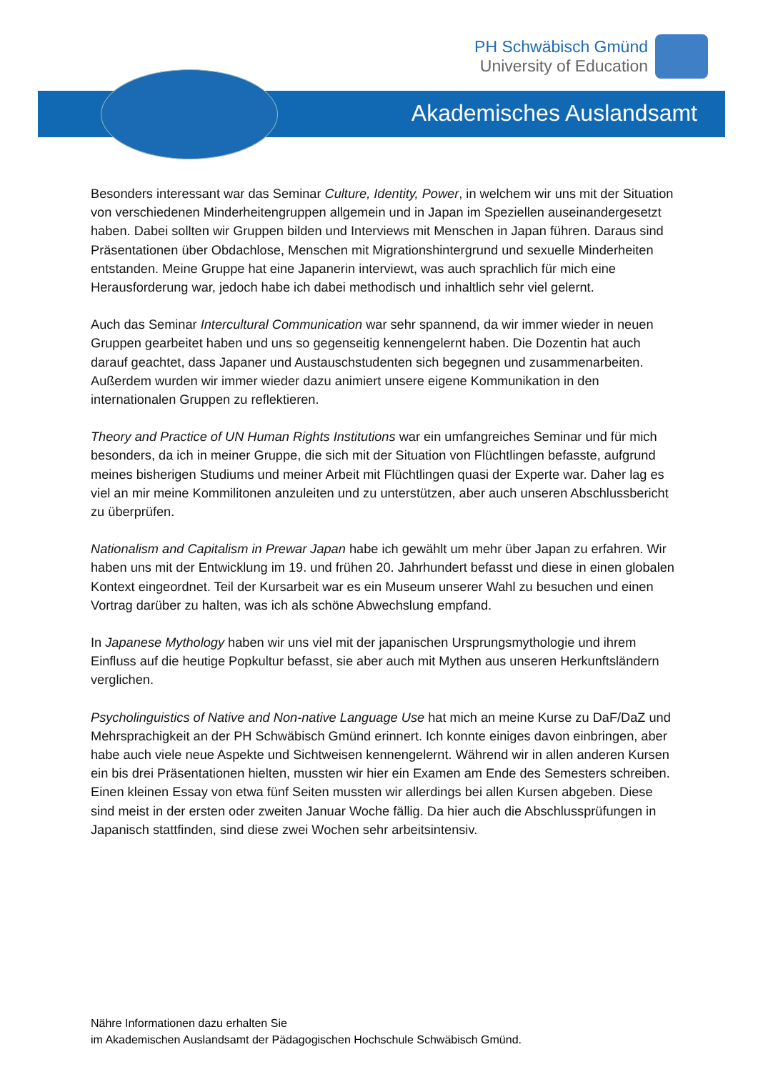PH Schwäbisch Gmünd
University of Education
Akademisches Auslandsamt
Besonders interessant war das Seminar Culture, Identity, Power, in welchem wir uns mit der Situation von verschiedenen Minderheitengruppen allgemein und in Japan im Speziellen auseinandergesetzt haben. Dabei sollten wir Gruppen bilden und Interviews mit Menschen in Japan führen. Daraus sind Präsentationen über Obdachlose, Menschen mit Migrationshintergrund und sexuelle Minderheiten entstanden. Meine Gruppe hat eine Japanerin interviewt, was auch sprachlich für mich eine Herausforderung war, jedoch habe ich dabei methodisch und inhaltlich sehr viel gelernt.
Auch das Seminar Intercultural Communication war sehr spannend, da wir immer wieder in neuen Gruppen gearbeitet haben und uns so gegenseitig kennengelernt haben. Die Dozentin hat auch darauf geachtet, dass Japaner und Austauschstudenten sich begegnen und zusammenarbeiten. Außerdem wurden wir immer wieder dazu animiert unsere eigene Kommunikation in den internationalen Gruppen zu reflektieren.
Theory and Practice of UN Human Rights Institutions war ein umfangreiches Seminar und für mich besonders, da ich in meiner Gruppe, die sich mit der Situation von Flüchtlingen befasste, aufgrund meines bisherigen Studiums und meiner Arbeit mit Flüchtlingen quasi der Experte war. Daher lag es viel an mir meine Kommilitonen anzuleiten und zu unterstützen, aber auch unseren Abschlussbericht zu überprüfen.
Nationalism and Capitalism in Prewar Japan habe ich gewählt um mehr über Japan zu erfahren. Wir haben uns mit der Entwicklung im 19. und frühen 20. Jahrhundert befasst und diese in einen globalen Kontext eingeordnet. Teil der Kursarbeit war es ein Museum unserer Wahl zu besuchen und einen Vortrag darüber zu halten, was ich als schöne Abwechslung empfand.
In Japanese Mythology haben wir uns viel mit der japanischen Ursprungsmythologie und ihrem Einfluss auf die heutige Popkultur befasst, sie aber auch mit Mythen aus unseren Herkunftsländern verglichen.
Psycholinguistics of Native and Non-native Language Use hat mich an meine Kurse zu DaF/DaZ und Mehrsprachigkeit an der PH Schwäbisch Gmünd erinnert. Ich konnte einiges davon einbringen, aber habe auch viele neue Aspekte und Sichtweisen kennengelernt. Während wir in allen anderen Kursen ein bis drei Präsentationen hielten, mussten wir hier ein Examen am Ende des Semesters schreiben. Einen kleinen Essay von etwa fünf Seiten mussten wir allerdings bei allen Kursen abgeben. Diese sind meist in der ersten oder zweiten Januar Woche fällig. Da hier auch die Abschlussprüfungen in Japanisch stattfinden, sind diese zwei Wochen sehr arbeitsintensiv.
Nähre Informationen dazu erhalten Sie
im Akademischen Auslandsamt der Pädagogischen Hochschule Schwäbisch Gmünd.